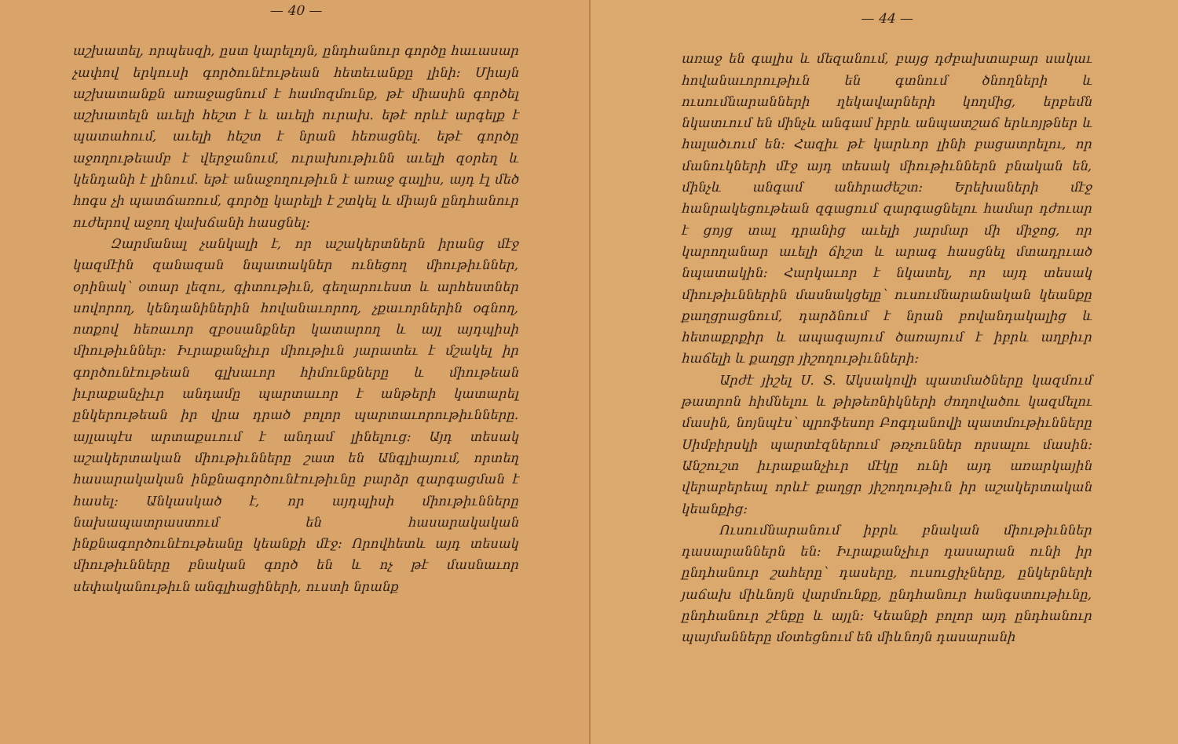— 40 —
աշխատել, որպեսզի, ըստ կարելոյն, ընդհանուր գործը հաւասար չափով երկուսի գործունէութեան հետեւանքը լինի: Միայն աշխատանքն առաջացնում է համոզմունք, թէ միասին գործել աշխատելն աւելի հեշտ է և աւելի ուրախ. եթէ որևէ արգելք է պատահում, աւելի հեշտ է նրան հեռացնել. եթէ գործը աջողութեամբ է վերջանում, ուրախութիւնն աւելի զօրեղ և կենդանի է լինում. եթէ անաջողութիւն է առաջ գալիս, այդ էլ մեծ հոգս չի պատճառում, գործը կարելի է շտկել և միայն ընդհանուր ուժերով աջող վախճանի հասցնել:
Զարմանալ չանկալի է, որ աշակերտներն իրանց մէջ կազմէին զանազան նպատակներ ունեցող միութիւններ, օրինակ՝ օտար լեզու, գիտութիւն, գեղարուեստ և արհեստներ սովորող, կենդանիներին հովանաւորող, չքաւորներին օգնող, ոտքով հեռաւոր զբօսանքներ կատարող և այլ այդպիսի միութիւններ: Իւրաքանչիւր միութիւն յարատեւ է մշակել իր գործունէութեան գլխաւոր հիմունքները և միութեան իւրաքանչիւր անդամը պարտաւոր է անթերի կատարել ընկերութեան իր վրա դրած բոլոր պարտաւորութիւնները. այլապէս արտաքսւում է անդամ լինելուց: Այդ տեսակ աշակերտական միութիւնները շատ են Անգլիայում, որտեղ հասարակական ինքնագործունէութիւնը բարձր զարգացման է հասել: Անկասկած է, որ այդպիսի միութիւնները նախապատրաստում են հասարակական ինքնագործունէութեանը կեանքի մէջ: Որովհետև այդ տեսակ միութիւնները բնական գործ են և ոչ թէ մասնաւոր սեփականութիւն անգլիացիների, ուստի նրանք
— 44 —
առաջ են գալիս և մեզանում, բայց դժբախտաբար սակաւ հովանաւորութիւն են գտնում ծնողների և ուսումնարանների ղեկավարների կողմից, երբեմն նկատւում են մինչև անգամ իբրև անպատշաճ երևոյթներ և հալածւում են: Հազիւ թէ կարևոր լինի բացատրելու, որ մանուկների մէջ այդ տեսակ միութիւններն բնական են, մինչև անգամ անհրաժեշտ: Երեխաների մէջ հանրակեցութեան զգացում զարգացնելու համար դժուար է ցոյց տալ դրանից աւելի յարմար մի միջոց, որ կարողանար աւելի ճիշտ և արագ հասցնել մտադրւած նպատակին: Հարկաւոր է նկատել, որ այդ տեսակ միութիւններին մասնակցելը՝ ուսումնարանական կեանքը քաղցրացնում, դարձնում է նրան բովանդակալից և հետաքրքիր և ապագայում ծառայում է իբրև աղբիւր հաճելի և քաղցր յիշողութիւնների:
Արժէ յիշել Ս. Տ. Ակսակովի պատմածները կազմում թատրոն հիմնելու և թիթեռնիկների ժողովածու կազմելու մասին, նոյնպէս՝ պրոֆեսոր Բոգդանովի պատմութիւնները Սիմբիրսկի պարտէզներում թռչուններ որսալու մասին: Անշուշտ իւրաքանչիւր մէկը ունի այդ առարկային վերաբերեալ որևէ քաղցր յիշողութիւն իր աշակերտական կեանքից:
Ուսումնարանում իբրև բնական միութիւններ դասարաններն են: Իւրաքանչիւր դասարան ունի իր ընդհանուր շահերը՝ դասերը, ուսուցիչները, ընկերների յաճախ միևնոյն վարմունքը, ընդհանուր հանգստութիւնը, ընդհանուր շէնքը և այլն: Կեանքի բոլոր այդ ընդհանուր պայմանները մօտեցնում են միևնոյն դասարանի